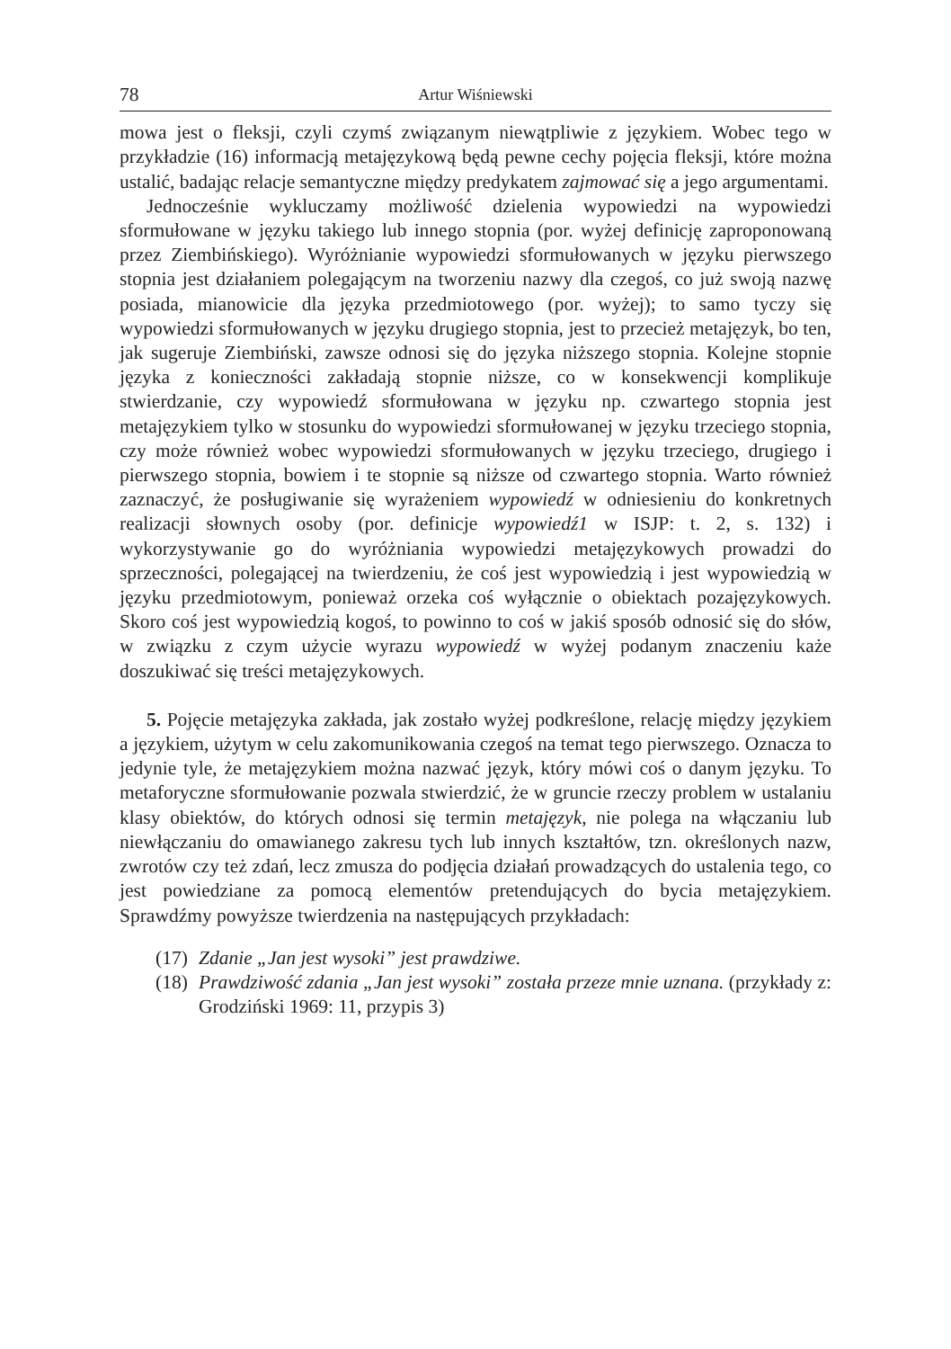78 Artur Wiśniewski
mowa jest o fleksji, czyli czymś związanym niewątpliwie z językiem. Wobec tego w przykładzie (16) informacją metajęzykową będą pewne cechy pojęcia fleksji, które można ustalić, badając relacje semantyczne między predykatem zajmować się a jego argumentami.
Jednocześnie wykluczamy możliwość dzielenia wypowiedzi na wypowiedzi sformułowane w języku takiego lub innego stopnia (por. wyżej definicję zaproponowaną przez Ziembińskiego). Wyróżnianie wypowiedzi sformułowanych w języku pierwszego stopnia jest działaniem polegającym na tworzeniu nazwy dla czegoś, co już swoją nazwę posiada, mianowicie dla języka przedmiotowego (por. wyżej); to samo tyczy się wypowiedzi sformułowanych w języku drugiego stopnia, jest to przecież metajęzyk, bo ten, jak sugeruje Ziembiński, zawsze odnosi się do języka niższego stopnia. Kolejne stopnie języka z konieczności zakładają stopnie niższe, co w konsekwencji komplikuje stwierdzanie, czy wypowiedź sformułowana w języku np. czwartego stopnia jest metajęzykiem tylko w stosunku do wypowiedzi sformułowanej w języku trzeciego stopnia, czy może również wobec wypowiedzi sformułowanych w języku trzeciego, drugiego i pierwszego stopnia, bowiem i te stopnie są niższe od czwartego stopnia. Warto również zaznaczyć, że posługiwanie się wyrażeniem wypowiedź w odniesieniu do konkretnych realizacji słownych osoby (por. definicje wypowiedź1 w ISJP: t. 2, s. 132) i wykorzystywanie go do wyróżniania wypowiedzi metajęzykowych prowadzi do sprzeczności, polegającej na twierdzeniu, że coś jest wypowiedzią i jest wypowiedzią w języku przedmiotowym, ponieważ orzeka coś wyłącznie o obiektach pozajęzykowych. Skoro coś jest wypowiedzią kogoś, to powinno to coś w jakiś sposób odnosić się do słów, w związku z czym użycie wyrazu wypowiedź w wyżej podanym znaczeniu każe doszukiwać się treści metajęzykowych.
5. Pojęcie metajęzyka zakłada, jak zostało wyżej podkreślone, relację między językiem a językiem, użytym w celu zakomunikowania czegoś na temat tego pierwszego. Oznacza to jedynie tyle, że metajęzykiem można nazwać język, który mówi coś o danym języku. To metaforyczne sformułowanie pozwala stwierdzić, że w gruncie rzeczy problem w ustalaniu klasy obiektów, do których odnosi się termin metajęzyk, nie polega na włączaniu lub niewłączaniu do omawianego zakresu tych lub innych kształtów, tzn. określonych nazw, zwrotów czy też zdań, lecz zmusza do podjęcia działań prowadzących do ustalenia tego, co jest powiedziane za pomocą elementów pretendujących do bycia metajęzykiem. Sprawdźmy powyższe twierdzenia na następujących przykładach:
(17) Zdanie „Jan jest wysoki” jest prawdziwe.
(18) Prawdziwość zdania „Jan jest wysoki” została przeze mnie uznana. (przykłady z: Grodziński 1969: 11, przypis 3)